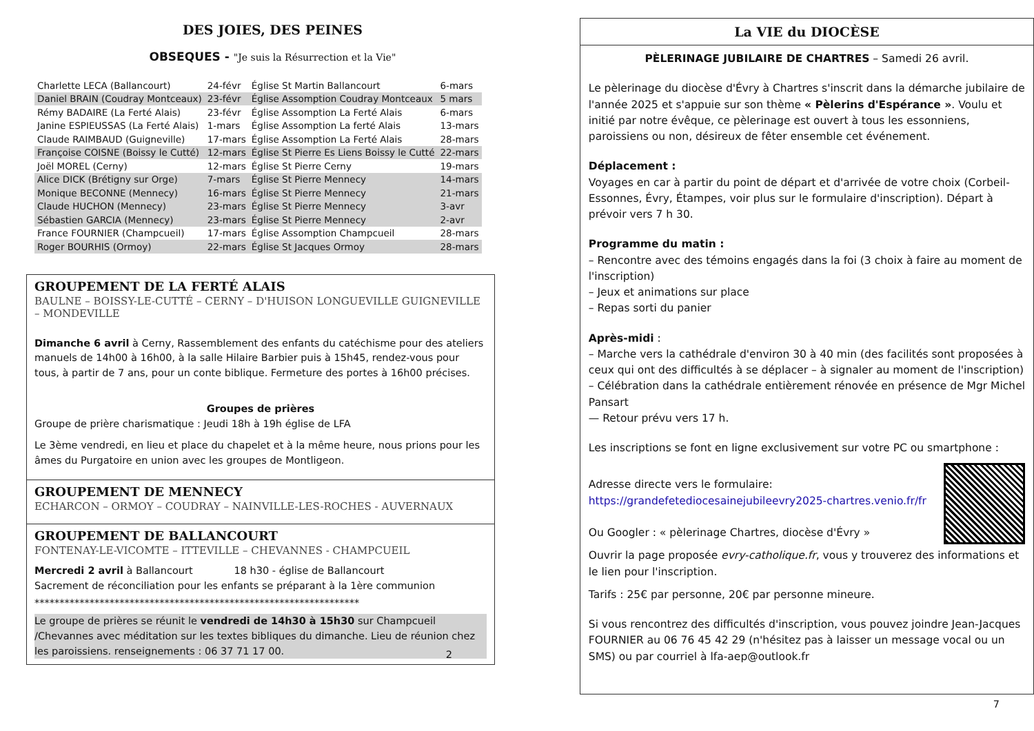DES JOIES, DES PEINES
OBSEQUES - "Je suis la Résurrection et la Vie"
| Charlette LECA (Ballancourt) | 24-févr | Église St Martin Ballancourt | 6-mars |
| Daniel BRAIN (Coudray Montceaux) | 23-févr | Église Assomption Coudray Montceaux | 5 mars |
| Rémy BADAIRE (La Ferté Alais) | 23-févr | Église Assomption La Ferté Alais | 6-mars |
| Janine ESPIEUSSAS (La Ferté Alais) | 1-mars | Église Assomption La ferté Alais | 13-mars |
| Claude RAIMBAUD (Guigneville) | 17-mars | Église Assomption La Ferté Alais | 28-mars |
| Françoise COISNE (Boissy le Cutté) | 12-mars | Église St Pierre Es Liens Boissy le Cutté | 22-mars |
| Joël MOREL (Cerny) | 12-mars | Église St Pierre Cerny | 19-mars |
| Alice DICK (Brétigny sur Orge) | 7-mars | Église St Pierre Mennecy | 14-mars |
| Monique BECONNE (Mennecy) | 16-mars | Église St Pierre Mennecy | 21-mars |
| Claude HUCHON (Mennecy) | 23-mars | Église St Pierre Mennecy | 3-avr |
| Sébastien GARCIA (Mennecy) | 23-mars | Église St Pierre Mennecy | 2-avr |
| France FOURNIER (Champcueil) | 17-mars | Église Assomption Champcueil | 28-mars |
| Roger BOURHIS (Ormoy) | 22-mars | Église St Jacques Ormoy | 28-mars |
GROUPEMENT DE LA FERTÉ ALAIS
BAULNE – BOISSY-LE-CUTTÉ – CERNY – D'HUISON LONGUEVILLE GUIGNEVILLE – MONDEVILLE
Dimanche 6 avril à Cerny, Rassemblement des enfants du catéchisme pour des ateliers manuels de 14h00 à 16h00, à la salle Hilaire Barbier puis à 15h45, rendez-vous pour tous, à partir de 7 ans, pour un conte biblique. Fermeture des portes à 16h00 précises.
Groupes de prières
Groupe de prière charismatique : Jeudi 18h à 19h église de LFA
Le 3ème vendredi, en lieu et place du chapelet et à la même heure, nous prions pour les âmes du Purgatoire en union avec les groupes de Montligeon.
GROUPEMENT DE MENNECY
ECHARCON – ORMOY – COUDRAY – NAINVILLE-LES-ROCHES - AUVERNAUX
GROUPEMENT DE BALLANCOURT
FONTENAY-LE-VICOMTE – ITTEVILLE – CHEVANNES - CHAMPCUEIL
Mercredi 2 avril à Ballancourt 18 h30 - église de Ballancourt
Sacrement de réconciliation pour les enfants se préparant à la 1ère communion
*****************************************************************
Le groupe de prières se réunit le vendredi de 14h30 à 15h30 sur Champcueil /Chevannes avec méditation sur les textes bibliques du dimanche. Lieu de réunion chez les paroissiens. renseignements : 06 37 71 17 00.
2
La VIE du DIOCÈSE
PÈLERINAGE JUBILAIRE DE CHARTRES – Samedi 26 avril.
Le pèlerinage du diocèse d'Évry à Chartres s'inscrit dans la démarche jubilaire de l'année 2025 et s'appuie sur son thème « Pèlerins d'Espérance ». Voulu et initié par notre évêque, ce pèlerinage est ouvert à tous les essonniens, paroissiens ou non, désireux de fêter ensemble cet événement.
Déplacement :
Voyages en car à partir du point de départ et d'arrivée de votre choix (Corbeil-Essonnes, Évry, Étampes, voir plus sur le formulaire d'inscription). Départ à prévoir vers 7 h 30.
Programme du matin :
– Rencontre avec des témoins engagés dans la foi (3 choix à faire au moment de l'inscription)
– Jeux et animations sur place
– Repas sorti du panier
Après-midi :
– Marche vers la cathédrale d'environ 30 à 40 min (des facilités sont proposées à ceux qui ont des difficultés à se déplacer – à signaler au moment de l'inscription)
– Célébration dans la cathédrale entièrement rénovée en présence de Mgr Michel Pansart
— Retour prévu vers 17 h.
Les inscriptions se font en ligne exclusivement sur votre PC ou smartphone :
Adresse directe vers le formulaire:
https://grandefetediocesainejubileevry2025-chartres.venio.fr/fr
Ou Googler : « pèlerinage Chartres, diocèse d'Évry »
Ouvrir la page proposée evry-catholique.fr, vous y trouverez des informations et le lien pour l'inscription.
Tarifs : 25€ par personne, 20€ par personne mineure.
Si vous rencontrez des difficultés d'inscription, vous pouvez joindre Jean-Jacques FOURNIER au 06 76 45 42 29 (n'hésitez pas à laisser un message vocal ou un SMS) ou par courriel à lfa-aep@outlook.fr
7